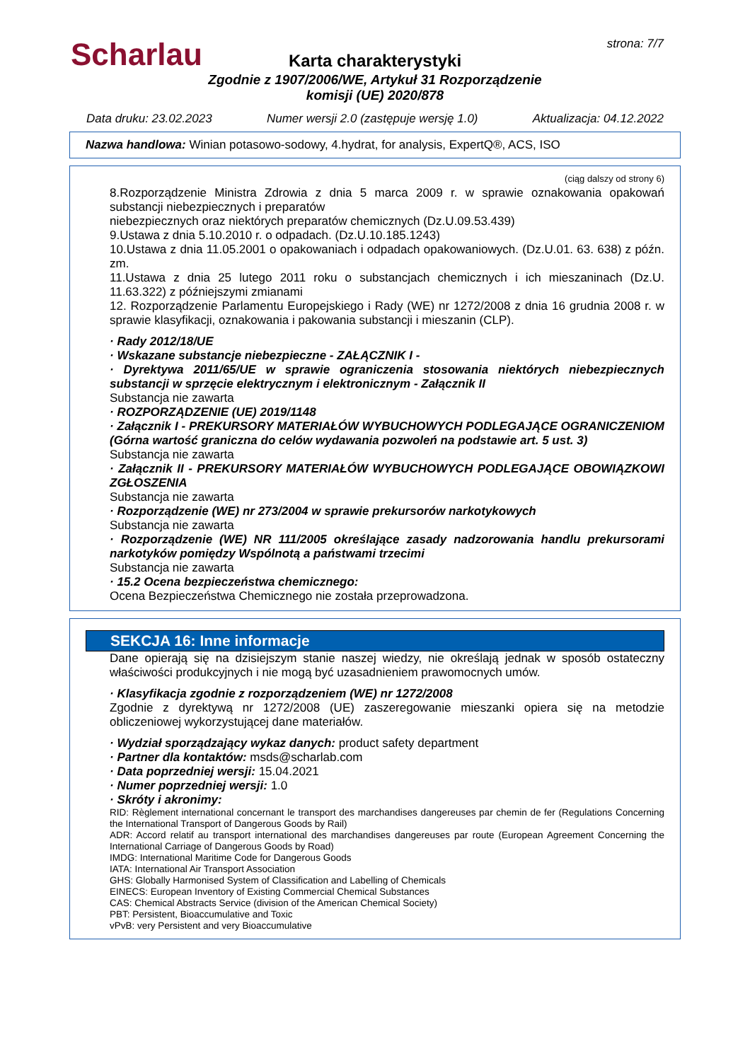Scharlau strona: 7/7
Karta charakterystyki
Zgodnie z 1907/2006/WE, Artykuł 31 Rozporządzenie
komisji (UE) 2020/878
Data druku: 23.02.2023 Numer wersji 2.0 (zastępuje wersję 1.0) Aktualizacja: 04.12.2022
Nazwa handlowa: Winian potasowo-sodowy, 4.hydrat, for analysis, ExpertQ®, ACS, ISO
(ciąg dalszy od strony 6)
8.Rozporządzenie Ministra Zdrowia z dnia 5 marca 2009 r. w sprawie oznakowania opakowań substancji niebezpiecznych i preparatów
niebezpiecznych oraz niektórych preparatów chemicznych (Dz.U.09.53.439)
9.Ustawa z dnia 5.10.2010 r. o odpadach. (Dz.U.10.185.1243)
10.Ustawa z dnia 11.05.2001 o opakowaniach i odpadach opakowaniowych. (Dz.U.01. 63. 638) z późn. zm.
11.Ustawa z dnia 25 lutego 2011 roku o substancjach chemicznych i ich mieszaninach (Dz.U. 11.63.322) z późniejszymi zmianami
12. Rozporządzenie Parlamentu Europejskiego i Rady (WE) nr 1272/2008 z dnia 16 grudnia 2008 r. w sprawie klasyfikacji, oznakowania i pakowania substancji i mieszanin (CLP).
· Rady 2012/18/UE
· Wskazane substancje niebezpieczne - ZAŁĄCZNIK I -
· Dyrektywa 2011/65/UE w sprawie ograniczenia stosowania niektórych niebezpiecznych substancji w sprzęcie elektrycznym i elektronicznym - Załącznik II
Substancja nie zawarta
· ROZPORZĄDZENIE (UE) 2019/1148
· Załącznik I - PREKURSORY MATERIAŁÓW WYBUCHOWYCH PODLEGAJĄCE OGRANICZENIOM (Górna wartość graniczna do celów wydawania pozwoleń na podstawie art. 5 ust. 3)
Substancja nie zawarta
· Załącznik II - PREKURSORY MATERIAŁÓW WYBUCHOWYCH PODLEGAJĄCE OBOWIĄZKOWI ZGŁOSZENIA
Substancja nie zawarta
· Rozporządzenie (WE) nr 273/2004 w sprawie prekursorów narkotykowych
Substancja nie zawarta
· Rozporządzenie (WE) NR 111/2005 określające zasady nadzorowania handlu prekursorami narkotyków pomiędzy Wspólnotą a państwami trzecimi
Substancja nie zawarta
· 15.2 Ocena bezpieczeństwa chemicznego:
Ocena Bezpieczeństwa Chemicznego nie została przeprowadzona.
SEKCJA 16: Inne informacje
Dane opierają się na dzisiejszym stanie naszej wiedzy, nie określają jednak w sposób ostateczny właściwości produkcyjnych i nie mogą być uzasadnieniem prawomocnych umów.
· Klasyfikacja zgodnie z rozporządzeniem (WE) nr 1272/2008
Zgodnie z dyrektywą nr 1272/2008 (UE) zaszeregowanie mieszanki opiera się na metodzie obliczeniowej wykorzystującej dane materiałów.
· Wydział sporządzający wykaz danych: product safety department
· Partner dla kontaktów: msds@scharlab.com
· Data poprzedniej wersji: 15.04.2021
· Numer poprzedniej wersji: 1.0
· Skróty i akronimy:
RID: Règlement international concernant le transport des marchandises dangereuses par chemin de fer (Regulations Concerning the International Transport of Dangerous Goods by Rail)
ADR: Accord relatif au transport international des marchandises dangereuses par route (European Agreement Concerning the International Carriage of Dangerous Goods by Road)
IMDG: International Maritime Code for Dangerous Goods
IATA: International Air Transport Association
GHS: Globally Harmonised System of Classification and Labelling of Chemicals
EINECS: European Inventory of Existing Commercial Chemical Substances
CAS: Chemical Abstracts Service (division of the American Chemical Society)
PBT: Persistent, Bioaccumulative and Toxic
vPvB: very Persistent and very Bioaccumulative